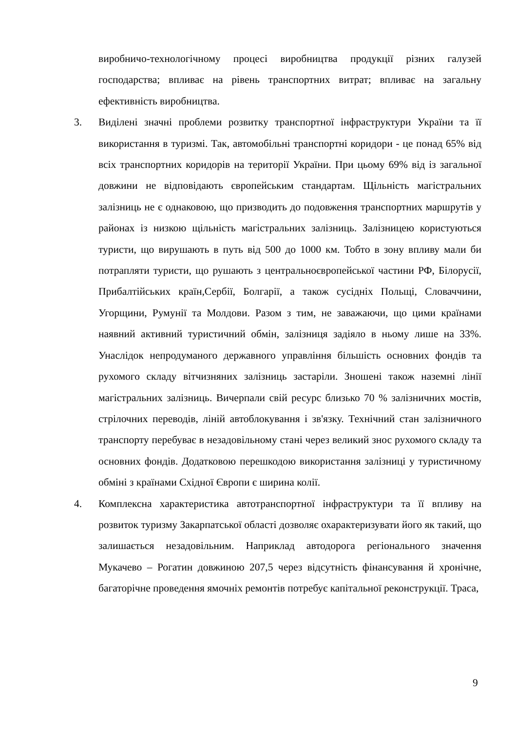виробничо-технологічному процесі виробництва продукції різних галузей господарства; впливає на рівень транспортних витрат; впливає на загальну ефективність виробництва.
3. Виділені значні проблеми розвитку транспортної інфраструктури України та її використання в туризмі. Так, автомобільні транспортні коридори - це понад 65% від всіх транспортних коридорів на території України. При цьому 69% від із загальної довжини не відповідають європейським стандартам. Щільність магістральних залізниць не є однаковою, що призводить до подовження транспортних маршрутів у районах із низкою щільність магістральних залізниць. Залізницею користуються туристи, що вирушають в путь від 500 до 1000 км. Тобто в зону впливу мали би потрапляти туристи, що рушають з центральноєвропейської частини РФ, Білорусії, Прибалтійських країн,Сербії, Болгарії, а також сусідніх Польщі, Словаччини, Угорщини, Румунії та Молдови. Разом з тим, не заважаючи, що цими країнами наявний активний туристичний обмін, залізниця задіяло в ньому лише на 33%. Унаслідок непродуманого державного управління більшість основних фондів та рухомого складу вітчизняних залізниць застаріли. Зношені також наземні лінії магістральних залізниць. Вичерпали свій ресурс близько 70 % залізничних мостів, стрілочних переводів, ліній автоблокування і зв'язку. Технічний стан залізничного транспорту перебуває в незадовільному стані через великий знос рухомого складу та основних фондів. Додатковою перешкодою використання залізниці у туристичному обміні з країнами Східної Європи є ширина колії.
4. Комплексна характеристика автотранспортної інфраструктури та її впливу на розвиток туризму Закарпатської області дозволяє охарактеризувати його як такий, що залишається незадовільним. Наприклад автодорога регіонального значення Мукачево – Рогатин довжиною 207,5 через відсутність фінансування й хронічне, багаторічне проведення ямочніх ремонтів потребує капітальної реконструкції. Траса,
9